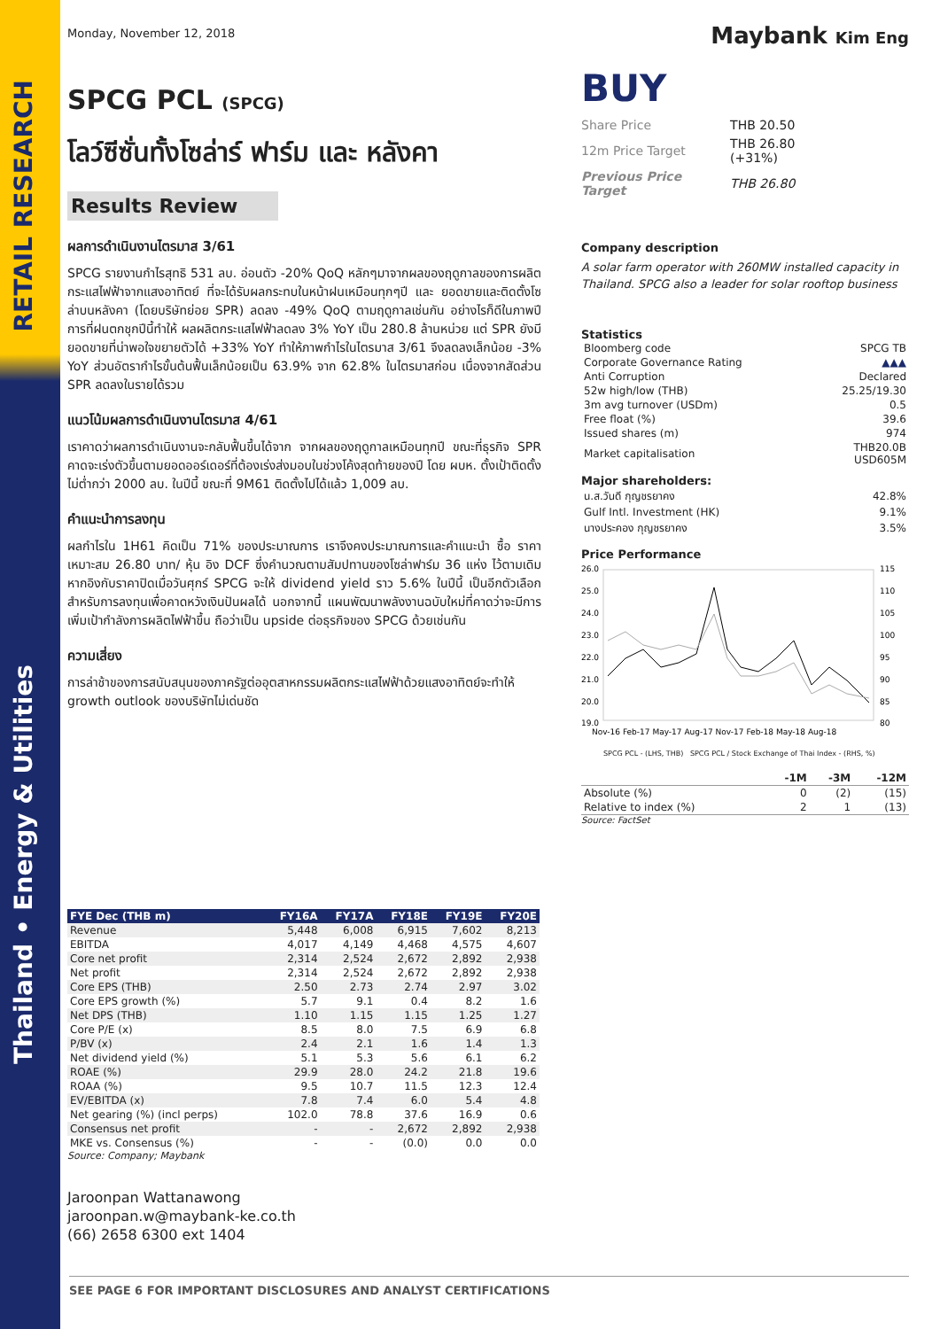RETAIL RESEARCH
Thailand • Energy & Utilities
Monday, November 12, 2018
SPCG PCL (SPCG)
โลว์ซีซั่นทั้งโซล่าร์ ฟาร์ม และ หลังคา
Results Review
ผลการดำเนินงานไตรมาส 3/61
SPCG รายงานกำไรสุทธิ 531 ลบ. อ่อนตัว -20% QoQ หลักๆมาจากผลของฤดูกาลของการผลิตกระแสไฟฟ้าจากแสงอาทิตย์ ที่จะได้รับผลกระทบในหน้าฝนเหมือนทุกๆปี และ ยอดขายและติดตั้งโซล่าบนหลังคา (โดยบริษัทย่อย SPR) ลดลง -49% QoQ ตามฤดูกาลเช่นกัน อย่างไรก็ดีในภาพปี การที่ฝนตกชุกปีนี้ทำให้ ผลผลิตกระแสไฟฟ้าลดลง 3% YoY เป็น 280.8 ล้านหน่วย แต่ SPR ยังมียอดขายที่น่าพอใจขยายตัวได้ +33% YoY ทำให้ภาพกำไรในไตรมาส 3/61 จึงลดลงเล็กน้อย -3% YoY ส่วนอัตรากำไรขั้นต้นฟื้นเล็กน้อยเป็น 63.9% จาก 62.8% ในไตรมาสก่อน เนื่องจากสัดส่วน SPR ลดลงในรายได้รวม
แนวโน้มผลการดำเนินงานไตรมาส 4/61
เราคาดว่าผลการดำเนินงานจะกลับฟื้นขึ้นได้จาก จากผลของฤดูกาลเหมือนทุกปี ขณะที่ธุรกิจ SPR คาดจะเร่งตัวขึ้นตามยอดออร์เดอร์ที่ต้องเร่งส่งมอบในช่วงโค้งสุดท้ายของปี โดย ผบห. ตั้งเป้าติดตั้งไม่ต่ำกว่า 2000 ลบ. ในปีนี้ ขณะที่ 9M61 ติดตั้งไปได้แล้ว 1,009 ลบ.
คำแนะนำการลงทุน
ผลกำไรใน 1H61 คิดเป็น 71% ของประมาณการ เราจึงคงประมาณการและคำแนะนำ ซื้อ ราคาเหมาะสม 26.80 บาท/ หุ้น อิง DCF ซึ่งคำนวณตามสัมปทานของโซล่าฟาร์ม 36 แห่ง ไว้ตามเดิม หากอิงกับราคาปิดเมื่อวันศุกร์ SPCG จะให้ dividend yield ราว 5.6% ในปีนี้ เป็นอีกตัวเลือกสำหรับการลงทุนเพื่อคาดหวังเงินปันผลได้ นอกจากนี้ แผนพัฒนาพลังงานฉบับใหม่ที่คาดว่าจะมีการเพิ่มเป้ากำลังการผลิตไฟฟ้าขึ้น ถือว่าเป็น upside ต่อธุรกิจของ SPCG ด้วยเช่นกัน
ความเสี่ยง
การล่าช้าของการสนับสนุนของภาครัฐต่ออุตสาหกรรมผลิตกระแสไฟฟ้าด้วยแสงอาทิตย์จะทำให้ growth outlook ของบริษัทไม่เด่นชัด
| FYE Dec (THB m) | FY16A | FY17A | FY18E | FY19E | FY20E |
| --- | --- | --- | --- | --- | --- |
| Revenue | 5,448 | 6,008 | 6,915 | 7,602 | 8,213 |
| EBITDA | 4,017 | 4,149 | 4,468 | 4,575 | 4,607 |
| Core net profit | 2,314 | 2,524 | 2,672 | 2,892 | 2,938 |
| Net profit | 2,314 | 2,524 | 2,672 | 2,892 | 2,938 |
| Core EPS (THB) | 2.50 | 2.73 | 2.74 | 2.97 | 3.02 |
| Core EPS growth (%) | 5.7 | 9.1 | 0.4 | 8.2 | 1.6 |
| Net DPS (THB) | 1.10 | 1.15 | 1.15 | 1.25 | 1.27 |
| Core P/E (x) | 8.5 | 8.0 | 7.5 | 6.9 | 6.8 |
| P/BV (x) | 2.4 | 2.1 | 1.6 | 1.4 | 1.3 |
| Net dividend yield (%) | 5.1 | 5.3 | 5.6 | 6.1 | 6.2 |
| ROAE (%) | 29.9 | 28.0 | 24.2 | 21.8 | 19.6 |
| ROAA (%) | 9.5 | 10.7 | 11.5 | 12.3 | 12.4 |
| EV/EBITDA (x) | 7.8 | 7.4 | 6.0 | 5.4 | 4.8 |
| Net gearing (%) (incl perps) | 102.0 | 78.8 | 37.6 | 16.9 | 0.6 |
| Consensus net profit | - | - | 2,672 | 2,892 | 2,938 |
| MKE vs. Consensus (%) | - | - | (0.0) | 0.0 | 0.0 |
Source: Company; Maybank
Jaroonpan Wattanawong
jaroonpan.w@maybank-ke.co.th
(66) 2658 6300 ext 1404
Maybank Kim Eng
BUY
| Share Price | THB 20.50 |
| 12m Price Target | THB 26.80 (+31%) |
| Previous Price Target | THB 26.80 |
Company description
A solar farm operator with 260MW installed capacity in Thailand. SPCG also a leader for solar rooftop business
Statistics
| Bloomberg code | SPCG TB |
| Corporate Governance Rating | ▲▲▲ |
| Anti Corruption | Declared |
| 52w high/low (THB) | 25.25/19.30 |
| 3m avg turnover (USDm) | 0.5 |
| Free float (%) | 39.6 |
| Issued shares (m) | 974 |
| Market capitalisation | THB20.0B USD605M |
Major shareholders:
| น.ส.วันดี กุญชรยาคง | 42.8% |
| Gulf Intl. Investment (HK) | 9.1% |
| นางประคอง กุญชรยาคง | 3.5% |
Price Performance
26.0
25.0
24.0
23.0
22.0
21.0
20.0
19.0
115
110
105
100
95
90
85
80
Nov-16 Feb-17 May-17 Aug-17 Nov-17 Feb-18 May-18 Aug-18
SPCG PCL - (LHS, THB) SPCG PCL / Stock Exchange of Thai Index - (RHS, %)
| | -1M | -3M | -12M |
| Absolute (%) | 0 | (2) | (15) |
| Relative to index (%) | 2 | 1 | (13) |
Source: FactSet
SEE PAGE 6 FOR IMPORTANT DISCLOSURES AND ANALYST CERTIFICATIONS